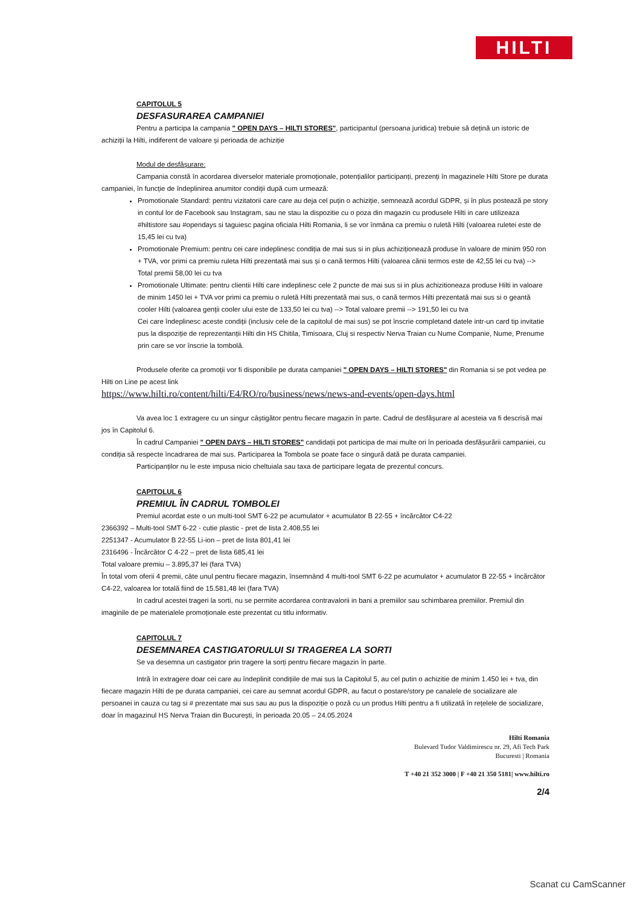HILTI
CAPITOLUL 5
DESFASURAREA CAMPANIEI
Pentru a participa la campania " OPEN DAYS – HILTI STORES", participantul (persoana juridica) trebuie să dețină un istoric de achiziții la Hilti, indiferent de valoare și perioada de achiziție
Modul de desfășurare:
Campania constă în acordarea diverselor materiale promoționale, potențialilor participanți, prezenți în magazinele Hilti Store pe durata campaniei, în funcție de îndeplinirea anumitor condiții după cum urmează:
Promotionale Standard: pentru vizitatorii care care au deja cel puțin o achiziție, semnează acordul GDPR, și în plus postează pe story in contul lor de Facebook sau Instagram, sau ne stau la dispozitie cu o poza din magazin cu produsele Hilti in care utilizeaza #hiltistore sau #opendays si taguiesc pagina oficiala Hilti Romania, li se vor înmâna ca premiu o ruletă Hilti (valoarea ruletei este de 15,45 lei cu tva)
Promotionale Premium: pentru cei care indeplinesc condiția de mai sus si in plus achiziționează produse în valoare de minim 950 ron + TVA, vor primi ca premiu ruleta Hilti prezentată mai sus și o cană termos Hilti (valoarea cănii termos este de 42,55 lei cu tva) --> Total premii 58,00 lei cu tva
Promotionale Ultimate: pentru clientii Hilti care indeplinesc cele 2 puncte de mai sus si in plus achizitioneaza produse Hilti in valoare de minim 1450 lei + TVA vor primi ca premiu o ruletă Hilti prezentată mai sus, o cană termos Hilti prezentată mai sus si o geantă cooler Hilti (valoarea genții cooler ului este de 133,50 lei cu tva) --> Total valoare premii --> 191,50 lei cu tva
Cei care îndeplinesc aceste condiții (inclusiv cele de la capitolul de mai sus) se pot înscrie completand datele intr-un card tip invitatie pus la dispoziție de reprezentanții Hilti din HS Chitila, Timisoara, Cluj si respectiv Nerva Traian cu Nume Companie, Nume, Prenume prin care se vor înscrie la tombolă.
Produsele oferite ca promoții vor fi disponibile pe durata campaniei " OPEN DAYS – HILTI STORES" din Romania si se pot vedea pe Hilti on Line pe acest link
https://www.hilti.ro/content/hilti/E4/RO/ro/business/news/news-and-events/open-days.html
Va avea loc 1 extragere cu un singur câștigător pentru fiecare magazin în parte. Cadrul de desfășurare al acesteia va fi descrisă mai jos în Capitolul 6.
În cadrul Campaniei " OPEN DAYS – HILTI STORES" candidații pot participa de mai multe ori în perioada desfășurării campaniei, cu condiția să respecte încadrarea de mai sus. Participarea la Tombola se poate face o singură dată pe durata campaniei.
Participanților nu le este impusa nicio cheltuiala sau taxa de participare legata de prezentul concurs.
CAPITOLUL 6
PREMIUL ÎN CADRUL TOMBOLEI
Premiul acordat este o un multi-tool SMT 6-22 pe acumulator + acumulator B 22-55 + încărcător C4-22
2366392 – Multi-tool SMT 6-22 - cutie plastic - pret de lista 2.408,55 lei
2251347 - Acumulator B 22-55 Li-ion – pret de lista 801,41 lei
2316496 - Încărcător C 4-22 – pret de lista 685,41 lei
Total valoare premiu – 3.895,37 lei (fara TVA)
În total vom oferii 4 premii, câte unul pentru fiecare magazin, însemnând 4 multi-tool SMT 6-22 pe acumulator + acumulator B 22-55 + încărcător C4-22, valoarea lor totală fiind de 15.581,48 lei (fara TVA)
In cadrul acestei trageri la sorti, nu se permite acordarea contravalorii in bani a premiilor sau schimbarea premiilor. Premiul din imaginile de pe materialele promoționale este prezentat cu titlu informativ.
CAPITOLUL 7
DESEMNAREA CASTIGATORULUI SI TRAGEREA LA SORTI
Se va desemna un castigator prin tragere la sorți pentru fiecare magazin în parte.
Intră în extragere doar cei care au îndeplinit condițiile de mai sus la Capitolul 5, au cel putin o achizitie de minim 1.450 lei + tva, din fiecare magazin Hilti de pe durata campaniei, cei care au semnat acordul GDPR, au facut o postare/story pe canalele de socializare ale persoanei in cauza cu tag si # prezentate mai sus sau au pus la dispoziție o poză cu un produs Hilti pentru a fi utilizată în rețelele de socializare, doar în magazinul HS Nerva Traian din București, în perioada 20.05 – 24.05.2024
Hilti Romania
Bulevard Tudor Valdimirescu nr. 29, Afi Tech Park
Bucuresti | Romania
T +40 21 352 3000 | F +40 21 350 5181| www.hilti.ro
2/4
Scanat cu CamScanner